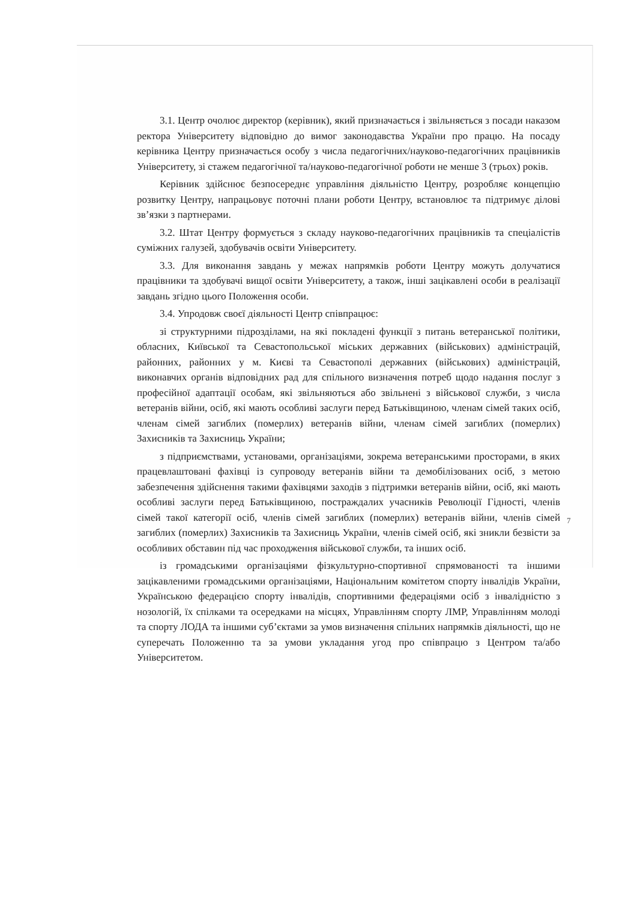3.1. Центр очолює директор (керівник), який призначається і звільняється з посади наказом ректора Університету відповідно до вимог законодавства України про працю. На посаду керівника Центру призначається особу з числа педагогічних/науково-педагогічних працівників Університету, зі стажем педагогічної та/науково-педагогічної роботи не менше 3 (трьох) років.
Керівник здійснює безпосереднє управління діяльністю Центру, розробляє концепцію розвитку Центру, напрацьовує поточні плани роботи Центру, встановлює та підтримує ділові зв’язки з партнерами.
3.2. Штат Центру формується з складу науково-педагогічних працівників та спеціалістів суміжних галузей, здобувачів освіти Університету.
3.3. Для виконання завдань у межах напрямків роботи Центру можуть долучатися працівники та здобувачі вищої освіти Університету, а також, інші зацікавлені особи в реалізації завдань згідно цього Положення особи.
3.4. Упродовж своєї діяльності Центр співпрацює:
зі структурними підрозділами, на які покладені функції з питань ветеранської політики, обласних, Київської та Севастопольської міських державних (військових) адміністрацій, районних, районних у м. Києві та Севастополі державних (військових) адміністрацій, виконавчих органів відповідних рад для спільного визначення потреб щодо надання послуг з професійної адаптації особам, які звільняються або звільнені з військової служби, з числа ветеранів війни, осіб, які мають особливі заслуги перед Батьківщиною, членам сімей таких осіб, членам сімей загиблих (померлих) ветеранів війни, членам сімей загиблих (померлих) Захисників та Захисниць України;
з підприємствами, установами, організаціями, зокрема ветеранськими просторами, в яких працевлаштовані фахівці із супроводу ветеранів війни та демобілізованих осіб, з метою забезпечення здійснення такими фахівцями заходів з підтримки ветеранів війни, осіб, які мають особливі заслуги перед Батьківщиною, постраждалих учасників Революції Гідності, членів сімей такої категорії осіб, членів сімей загиблих (померлих) ветеранів війни, членів сімей загиблих (померлих) Захисників та Захисниць України, членів сімей осіб, які зникли безвісти за особливих обставин під час проходження військової служби, та інших осіб.
із громадськими організаціями фізкультурно-спортивної спрямованості та іншими зацікавленими громадськими організаціями, Національним комітетом спорту інвалідів України, Українською федерацією спорту інвалідів, спортивними федераціями осіб з інвалідністю з нозологій, їх спілками та осередками на місцях, Управлінням спорту ЛМР, Управлінням молоді та спорту ЛОДА та іншими суб’єктами за умов визначення спільних напрямків діяльності, що не суперечать Положенню та за умови укладання угод про співпрацю з Центром та/або Університетом.
7